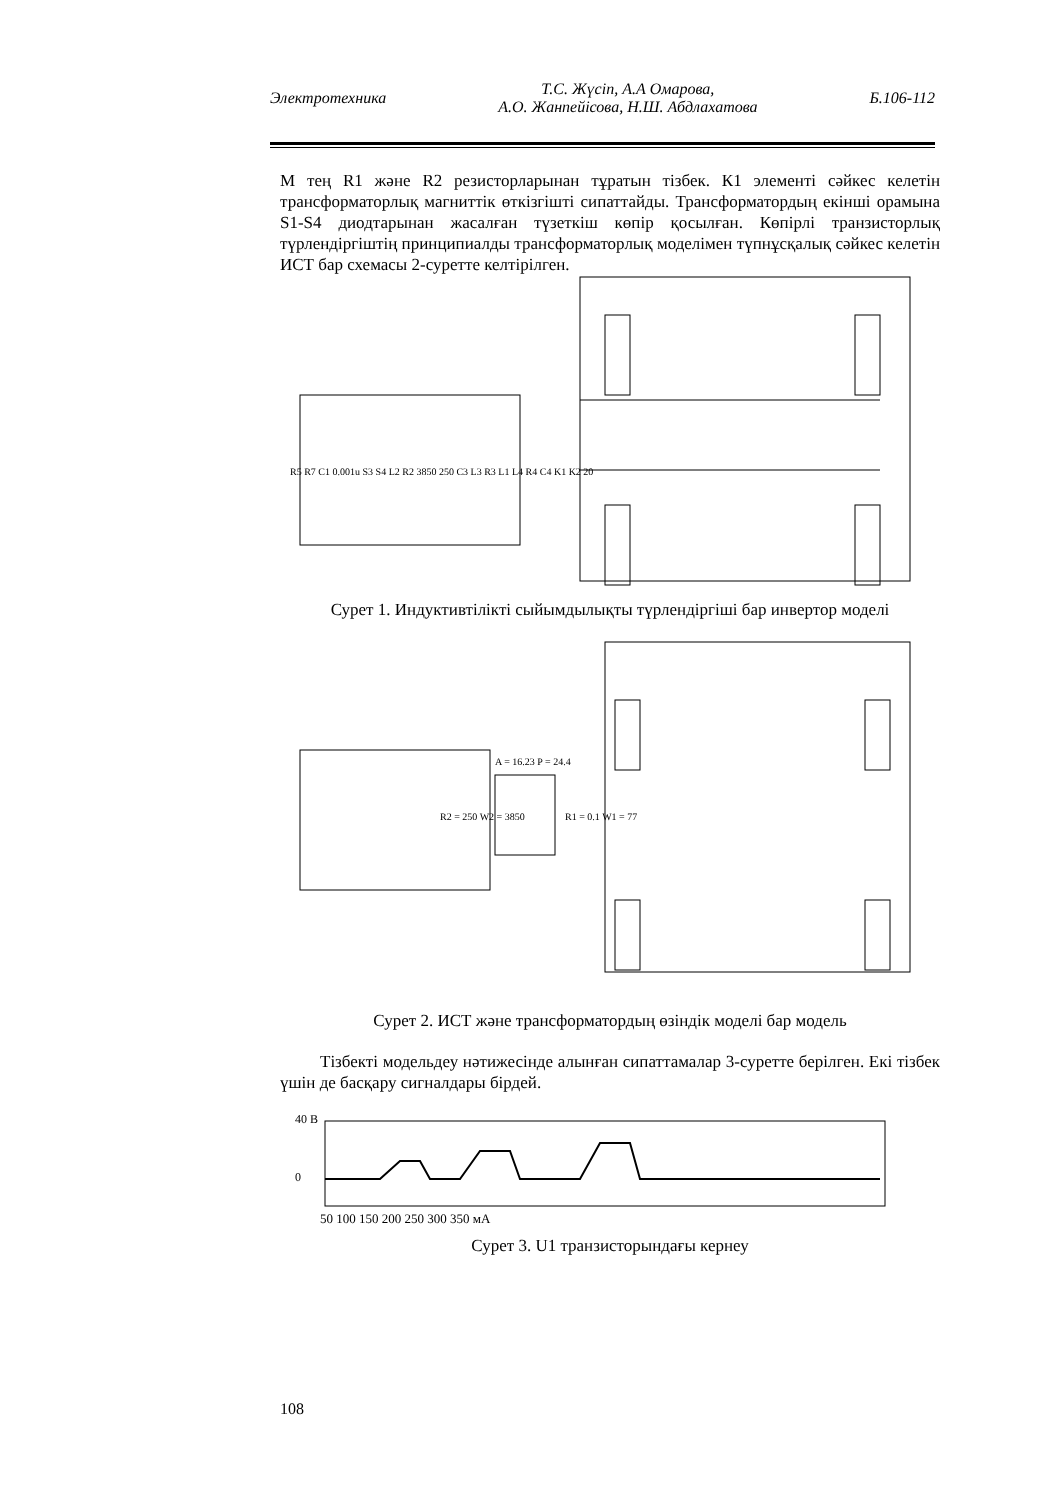Электротехника Т.С. Жүсіп, А.А Омарова,
А.О. Жанпейісова, Н.Ш. Абдлахатова Б.106-112
М тең R1 және R2 резисторларынан тұратын тізбек. К1 элементі сәйкес келетін трансформаторлық магниттік өткізгішті сипаттайды. Трансформатордың екінші орамына S1-S4 диодтарынан жасалған түзеткіш көпір қосылған. Көпірлі транзисторлық түрлендіргіштің принципиалды трансформаторлық моделімен түпнұсқалық сәйкес келетін ИСТ бар схемасы 2-суретте келтірілген.
R5 R7 C1 0.001u S3 S4 L2 R2 3850 250 C3 L3 R3 L1 L4 R4 C4 K1 K2 20
Сурет 1. Индуктивтілікті сыйымдылықты түрлендіргіші бар инвертор моделі
A = 16.23 P = 24.4
R2 = 250 W2 = 3850
R1 = 0.1 W1 = 77
Сурет 2. ИСТ және трансформатордың өзіндік моделі бар модель
Тізбекті модельдеу нәтижесінде алынған сипаттамалар 3-суретте берілген. Екі тізбек үшін де басқару сигналдары бірдей.
40 В
0
50 100 150 200 250 300 350 мА
Сурет 3. U1 транзисторындағы кернеу
108